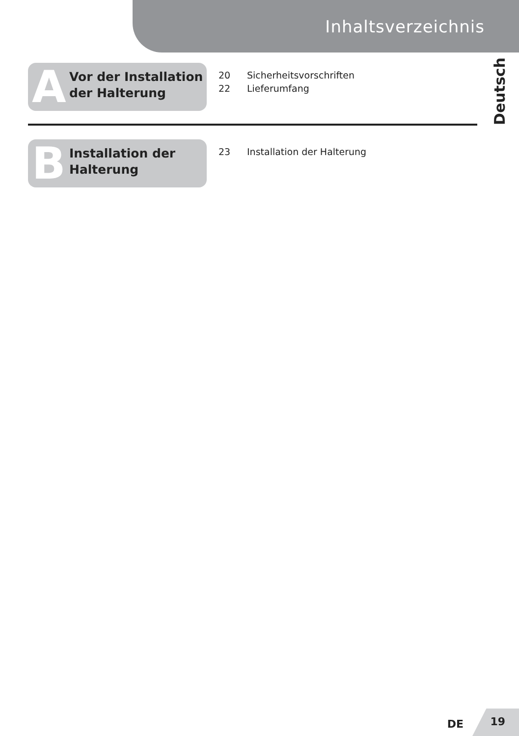Inhaltsverzeichnis
Deutsch
A
Vor der Installation
der Halterung
20 Sicherheitsvorschriften
22 Lieferumfang
B
Installation der
Halterung
23 Installation der Halterung
DE
19